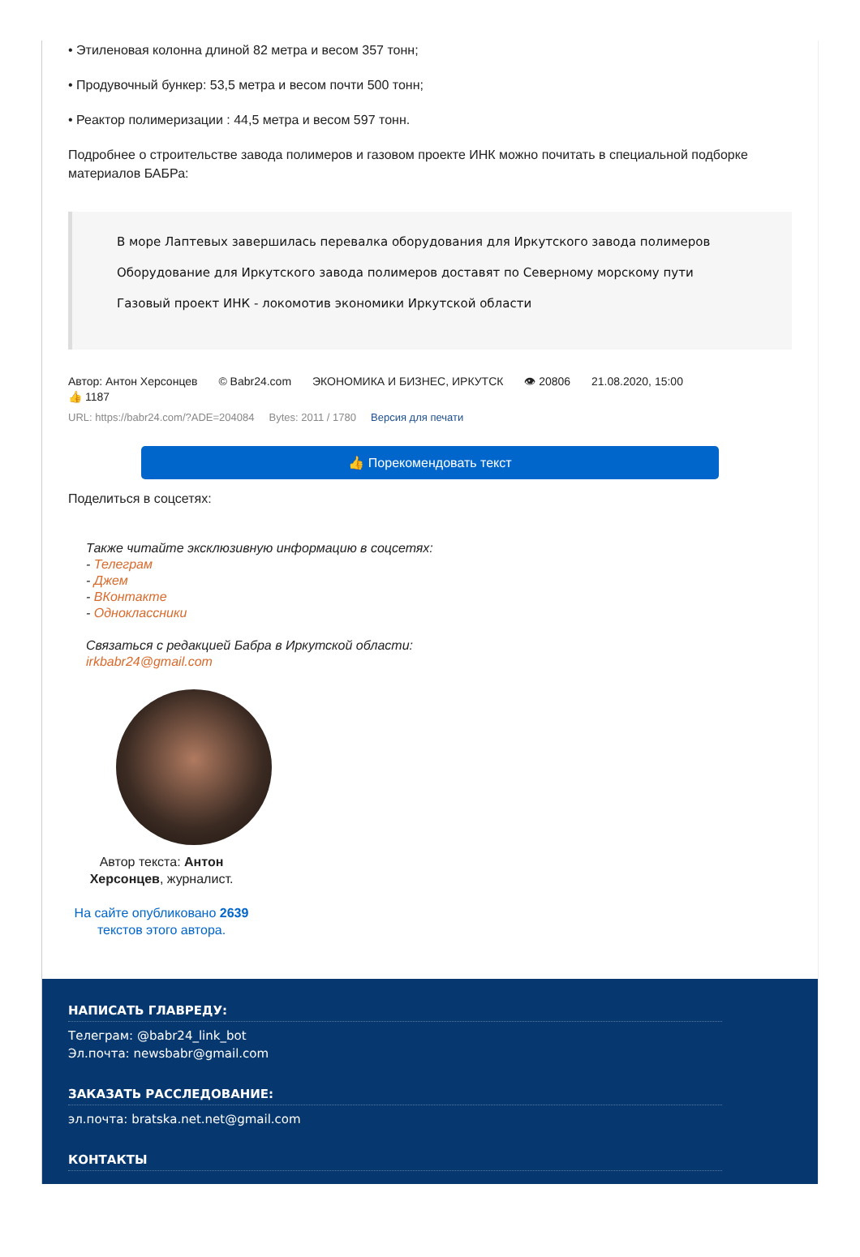• Этиленовая колонна длиной 82 метра и весом 357 тонн;
• Продувочный бункер: 53,5 метра и весом почти 500 тонн;
• Реактор полимеризации : 44,5 метра и весом 597 тонн.
Подробнее о строительстве завода полимеров и газовом проекте ИНК можно почитать в специальной подборке материалов БАБРа:
В море Лаптевых завершилась перевалка оборудования для Иркутского завода полимеров
Оборудование для Иркутского завода полимеров доставят по Северному морскому пути
Газовый проект ИНК - локомотив экономики Иркутской области
Автор: Антон Херсонцев © Babr24.com ЭКОНОМИКА И БИЗНЕС, ИРКУТСК 👁 20806 21.08.2020, 15:00
👍 1187
URL: https://babr24.com/?ADE=204084 Bytes: 2011 / 1780 Версия для печати
👍 Порекомендовать текст
Поделиться в соцсетях:
Также читайте эксклюзивную информацию в соцсетях:
- Телеграм
- Джем
- ВКонтакте
- Одноклассники
Связаться с редакцией Бабра в Иркутской области:
irkbabr24@gmail.com
Автор текста: Антон Херсонцев, журналист.
На сайте опубликовано 2639 текстов этого автора.
НАПИСАТЬ ГЛАВРЕДУ:
Телеграм: @babr24_link_bot
Эл.почта: newsbabr@gmail.com
ЗАКАЗАТЬ РАССЛЕДОВАНИЕ:
эл.почта: bratska.net.net@gmail.com
КОНТАКТЫ